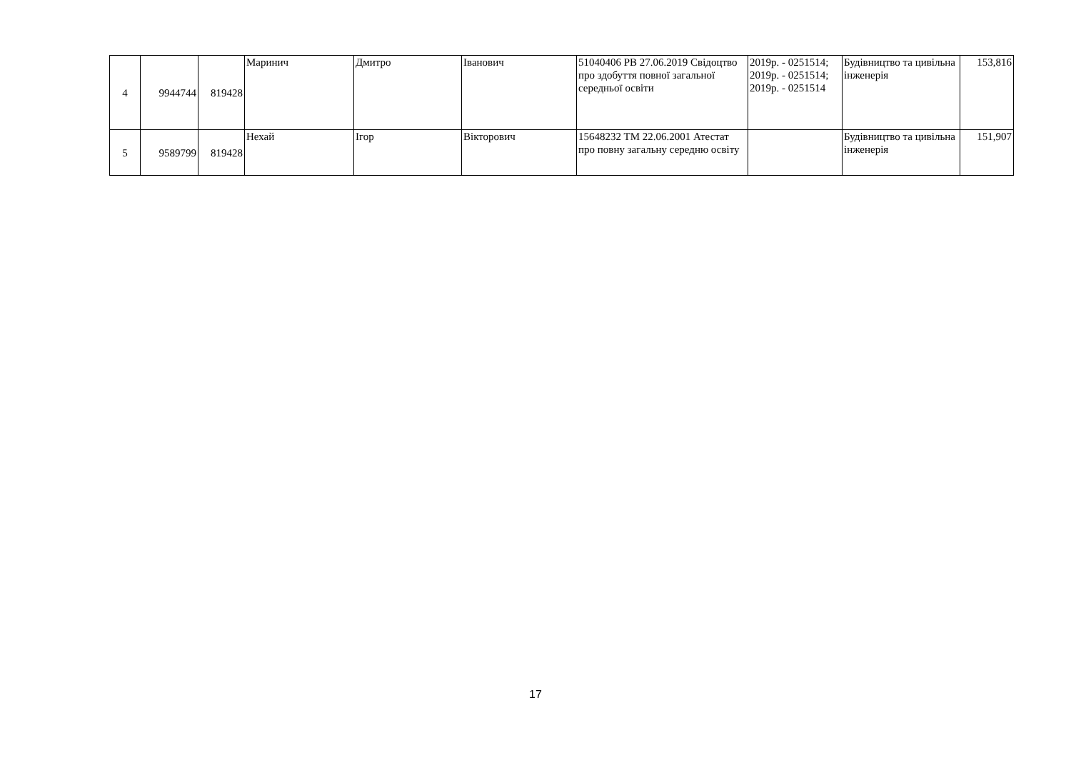| 4 | 9944744 | 819428 | Маринич | Дмитро | Іванович | 51040406 PB 27.06.2019 Свідоцтво про здобуття повної загальної середньої освіти | 2019р. - 0251514; 2019р. - 0251514; 2019р. - 0251514 | Будівництво та цивільна інженерія | 153,816 |
| 5 | 9589799 | 819428 | Нехай | Ігор | Вікторович | 15648232 TM 22.06.2001 Атестат про повну загальну середню освіту | | Будівництво та цивільна інженерія | 151,907 |
17